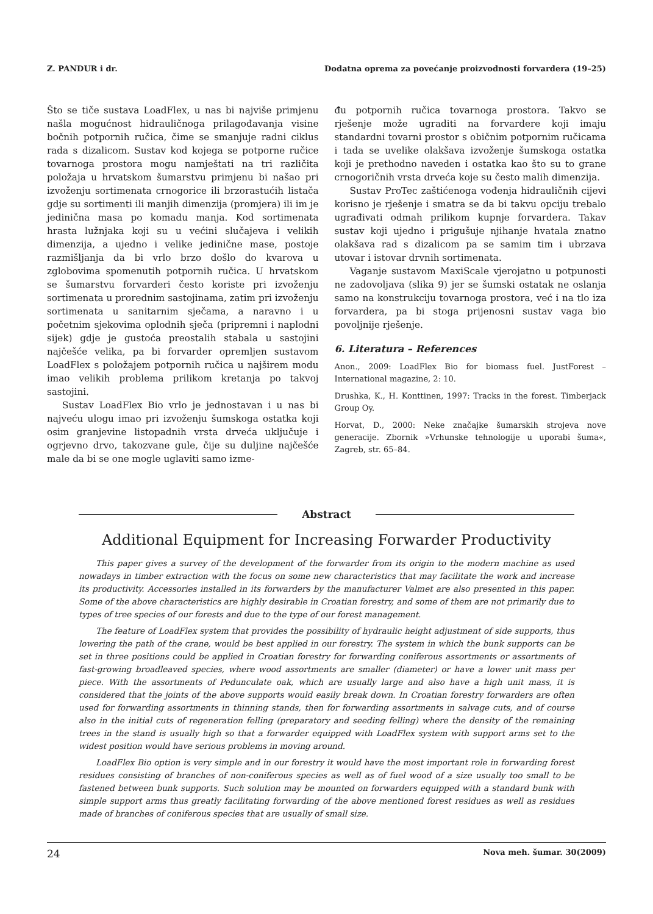Z. PANDUR i dr. Dodatna oprema za povećanje proizvodnosti forvardera (19–25)
Što se tiče sustava LoadFlex, u nas bi najviše primjenu našla mogućnost hidrauličnoga prilagođavanja visine bočnih potpornih ručica, čime se smanjuje radni ciklus rada s dizalicom. Sustav kod kojega se potporne ručice tovarnoga prostora mogu namještati na tri različita položaja u hrvatskom šumarstvu primjenu bi našao pri izvoženju sortimenata crnogorice ili brzorastućih listača gdje su sortimenti ili manjih dimenzija (promjera) ili im je jedinična masa po komadu manja. Kod sortimenata hrasta lužnjaka koji su u većini slučajeva i velikih dimenzija, a ujedno i velike jedinične mase, postoje razmišljanja da bi vrlo brzo došlo do kvarova u zglobovima spomenutih potpornih ručica. U hrvatskom se šumarstvu forvarderi često koriste pri izvoženju sortimenata u prorednim sastojinama, zatim pri izvoženju sortimenata u sanitarnim sječama, a naravno i u početnim sjekovima oplodnih sječa (pripremni i naplodni sijek) gdje je gustoća preostalih stabala u sastojini najčešće velika, pa bi forvarder opremljen sustavom LoadFlex s položajem potpornih ručica u najširem modu imao velikih problema prilikom kretanja po takvoj sastojini.
Sustav LoadFlex Bio vrlo je jednostavan i u nas bi najveću ulogu imao pri izvoženju šumskoga ostatka koji osim granjevine listopadnih vrsta drveća uključuje i ogrjevno drvo, takozvane gule, čije su duljine najčešće male da bi se one mogle uglaviti samo izme-
đu potpornih ručica tovarnoga prostora. Takvo se rješenje može ugraditi na forvardere koji imaju standardni tovarni prostor s običnim potpornim ručicama i tada se uvelike olakšava izvoženje šumskoga ostatka koji je prethodno naveden i ostatka kao što su to grane crnogoričnih vrsta drveća koje su često malih dimenzija.
Sustav ProTec zaštićenoga vođenja hidrauličnih cijevi korisno je rješenje i smatra se da bi takvu opciju trebalo ugrađivati odmah prilikom kupnje forvardera. Takav sustav koji ujedno i prigušuje njihanje hvatala znatno olakšava rad s dizalicom pa se samim tim i ubrzava utovar i istovar drvnih sortimenata.
Vaganje sustavom MaxiScale vjerojatno u potpunosti ne zadovoljava (slika 9) jer se šumski ostatak ne oslanja samo na konstrukciju tovarnoga prostora, već i na tlo iza forvardera, pa bi stoga prijenosni sustav vaga bio povoljnije rješenje.
6. Literatura – References
Anon., 2009: LoadFlex Bio for biomass fuel. JustForest – International magazine, 2: 10.
Drushka, K., H. Konttinen, 1997: Tracks in the forest. Timberjack Group Oy.
Horvat, D., 2000: Neke značajke šumarskih strojeva nove generacije. Zbornik »Vrhunske tehnologije u uporabi šuma«, Zagreb, str. 65–84.
Abstract
Additional Equipment for Increasing Forwarder Productivity
This paper gives a survey of the development of the forwarder from its origin to the modern machine as used nowadays in timber extraction with the focus on some new characteristics that may facilitate the work and increase its productivity. Accessories installed in its forwarders by the manufacturer Valmet are also presented in this paper. Some of the above characteristics are highly desirable in Croatian forestry, and some of them are not primarily due to types of tree species of our forests and due to the type of our forest management.
The feature of LoadFlex system that provides the possibility of hydraulic height adjustment of side supports, thus lowering the path of the crane, would be best applied in our forestry. The system in which the bunk supports can be set in three positions could be applied in Croatian forestry for forwarding coniferous assortments or assortments of fast-growing broadleaved species, where wood assortments are smaller (diameter) or have a lower unit mass per piece. With the assortments of Pedunculate oak, which are usually large and also have a high unit mass, it is considered that the joints of the above supports would easily break down. In Croatian forestry forwarders are often used for forwarding assortments in thinning stands, then for forwarding assortments in salvage cuts, and of course also in the initial cuts of regeneration felling (preparatory and seeding felling) where the density of the remaining trees in the stand is usually high so that a forwarder equipped with LoadFlex system with support arms set to the widest position would have serious problems in moving around.
LoadFlex Bio option is very simple and in our forestry it would have the most important role in forwarding forest residues consisting of branches of non-coniferous species as well as of fuel wood of a size usually too small to be fastened between bunk supports. Such solution may be mounted on forwarders equipped with a standard bunk with simple support arms thus greatly facilitating forwarding of the above mentioned forest residues as well as residues made of branches of coniferous species that are usually of small size.
24 Nova meh. šumar. 30(2009)